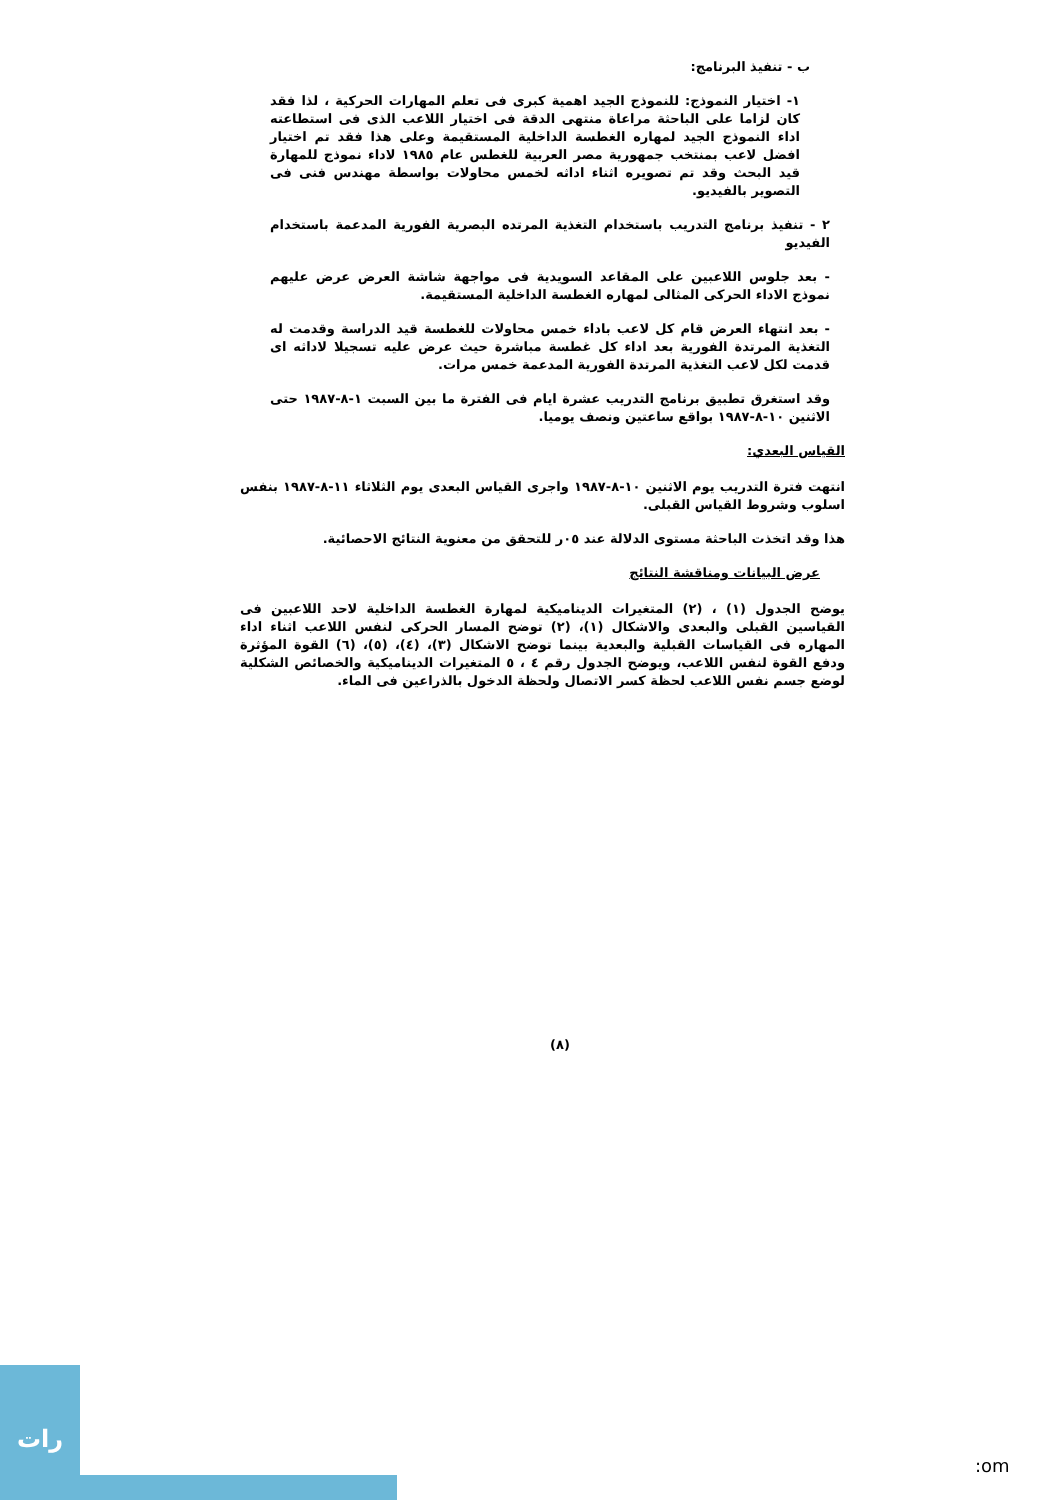ب - تنفيذ البرنامج:
١- اختيار النموذج: للنموذج الجيد اهمية كبرى فى تعلم المهارات الحركية ، لذا فقد كان لزاما على الباحثة مراعاة منتهى الدقة فى اختيار اللاعب الذى فى استطاعته اداء النموذج الجيد لمهاره الغطسة الداخلية المستقيمة وعلى هذا فقد تم اختيار افضل لاعب بمنتخب جمهورية مصر العربية للغطس عام ١٩٨٥ لاداء نموذج للمهارة قيد البحث وقد تم تصويره اثناء اداثه لخمس محاولات بواسطة مهندس فنى فى التصوير بالفيديو.
٢ - تنفيذ برنامج التدريب باستخدام التغذية المرتده البصرية الفورية المدعمة باستخدام الفيديو
- بعد جلوس اللاعبين على المقاعد السويدية فى مواجهة شاشة العرض عرض عليهم نموذج الاداء الحركى المثالى لمهاره الغطسة الداخلية المستقيمة.
- بعد انتهاء العرض قام كل لاعب باداء خمس محاولات للغطسة قيد الدراسة وقدمت له التغذية المرتدة الفورية بعد اداء كل غطسة مباشرة حيث عرض عليه تسجيلا لاداثه اى قدمت لكل لاعب التغذية المرتدة الفورية المدعمة خمس مرات.
وقد استغرق تطبيق برنامج التدريب عشرة ايام فى الفترة ما بين السبت ١-٨-١٩٨٧ حتى الاثنين ١٠-٨-١٩٨٧ بواقع ساعتين ونصف يوميا.
القياس البعدي:
انتهت فترة التدريب يوم الاثنين ١٠-٨-١٩٨٧ واجرى القياس البعدى يوم الثلاثاء ١١-٨-١٩٨٧ بنفس اسلوب وشروط القياس القبلى.
هذا وقد اتخذت الباحثة مستوى الدلالة عند ٠٥ر للتحقق من معنوية النتائج الاحصائية.
عرض البيانات ومناقشة النتائج
يوضح الجدول (١) ، (٢) المتغيرات الديناميكية لمهارة الغطسة الداخلية لاحد اللاعبين فى القياسين القبلى والبعدى والاشكال (١)، (٢) توضح المسار الحركى لنفس اللاعب اثناء اداء المهاره فى القياسات القبلية والبعدية بينما توضح الاشكال (٣)، (٤)، (٥)، (٦) القوة المؤثرة ودفع القوة لنفس اللاعب، ويوضح الجدول رقم ٤ ، ٥ المتغيرات الديناميكية والخصائص الشكلية لوضع جسم نفس اللاعب لحظة كسر الاتصال ولحظة الدخول بالذراعين فى الماء.
(٨)
رات
:om